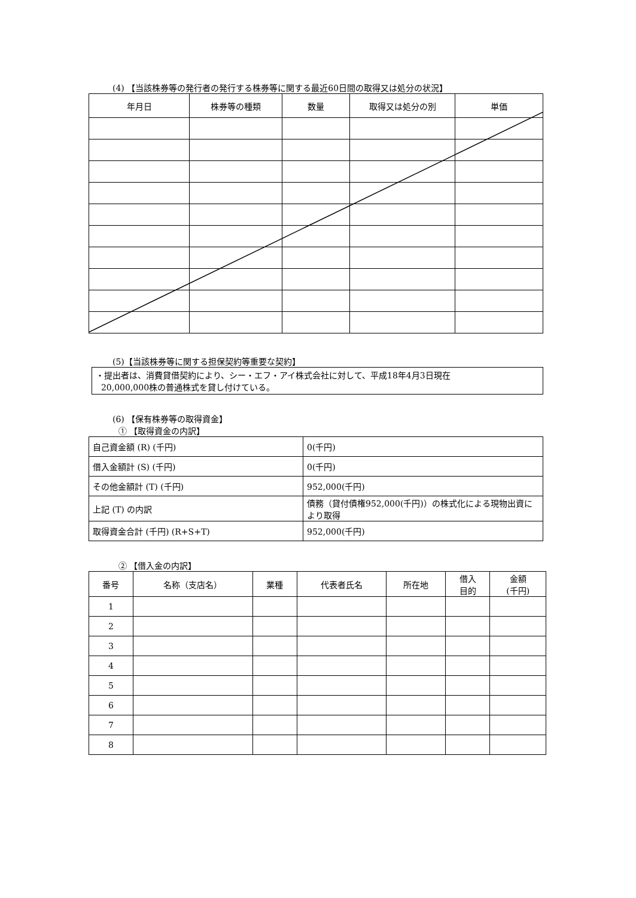(4) 【当該株券等の発行者の発行する株券等に関する最近60日間の取得又は処分の状況】
| 年月日 | 株券等の種類 | 数量 | 取得又は処分の別 | 単価 |
| --- | --- | --- | --- | --- |
(5)【当該株券等に関する担保契約等重要な契約】
・提出者は、消費貸借契約により、シー・エフ・アイ株式会社に対して、平成18年4月3日現在
20,000,000株の普通株式を貸し付けている。
(6) 【保有株券等の取得資金】
① 【取得資金の内訳】
| 自己資金額 (R) (千円) | 0(千円) |
| 借入金額計 (S) (千円) | 0(千円) |
| その他金額計 (T) (千円) | 952,000(千円) |
| 上記 (T) の内訳 | 債務（貸付債権952,000(千円)）の株式化による現物出資により取得 |
| 取得資金合計 (千円) (R+S+T) | 952,000(千円) |
② 【借入金の内訳】
| 番号 | 名称（支店名） | 業種 | 代表者氏名 | 所在地 | 借入 目的 | 金額 (千円) |
| --- | --- | --- | --- | --- | --- | --- |
| 1 | | | | | | |
| 2 | | | | | | |
| 3 | | | | | | |
| 4 | | | | | | |
| 5 | | | | | | |
| 6 | | | | | | |
| 7 | | | | | | |
| 8 | | | | | | |